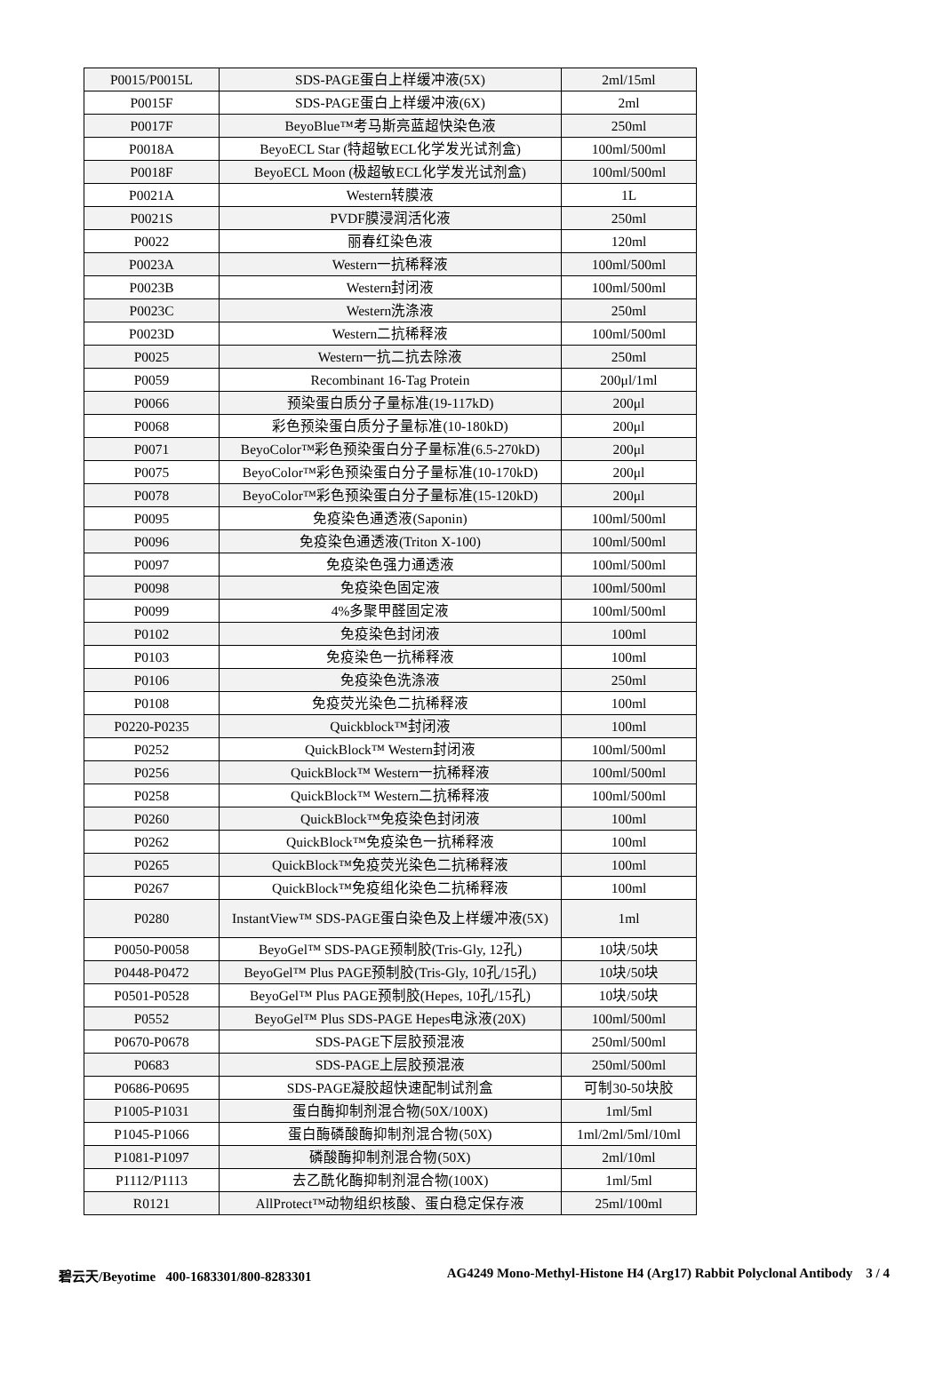| P0015/P0015L | SDS-PAGE蛋白上样缓冲液(5X) | 2ml/15ml |
| P0015F | SDS-PAGE蛋白上样缓冲液(6X) | 2ml |
| P0017F | BeyoBlue™考马斯亮蓝超快染色液 | 250ml |
| P0018A | BeyoECL Star (特超敏ECL化学发光试剂盒) | 100ml/500ml |
| P0018F | BeyoECL Moon (极超敏ECL化学发光试剂盒) | 100ml/500ml |
| P0021A | Western转膜液 | 1L |
| P0021S | PVDF膜浸润活化液 | 250ml |
| P0022 | 丽春红染色液 | 120ml |
| P0023A | Western一抗稀释液 | 100ml/500ml |
| P0023B | Western封闭液 | 100ml/500ml |
| P0023C | Western洗涤液 | 250ml |
| P0023D | Western二抗稀释液 | 100ml/500ml |
| P0025 | Western一抗二抗去除液 | 250ml |
| P0059 | Recombinant 16-Tag Protein | 200μl/1ml |
| P0066 | 预染蛋白质分子量标准(19-117kD) | 200μl |
| P0068 | 彩色预染蛋白质分子量标准(10-180kD) | 200μl |
| P0071 | BeyoColor™彩色预染蛋白分子量标准(6.5-270kD) | 200μl |
| P0075 | BeyoColor™彩色预染蛋白分子量标准(10-170kD) | 200μl |
| P0078 | BeyoColor™彩色预染蛋白分子量标准(15-120kD) | 200μl |
| P0095 | 免疫染色通透液(Saponin) | 100ml/500ml |
| P0096 | 免疫染色通透液(Triton X-100) | 100ml/500ml |
| P0097 | 免疫染色强力通透液 | 100ml/500ml |
| P0098 | 免疫染色固定液 | 100ml/500ml |
| P0099 | 4%多聚甲醛固定液 | 100ml/500ml |
| P0102 | 免疫染色封闭液 | 100ml |
| P0103 | 免疫染色一抗稀释液 | 100ml |
| P0106 | 免疫染色洗涤液 | 250ml |
| P0108 | 免疫荧光染色二抗稀释液 | 100ml |
| P0220-P0235 | Quickblock™封闭液 | 100ml |
| P0252 | QuickBlock™ Western封闭液 | 100ml/500ml |
| P0256 | QuickBlock™ Western一抗稀释液 | 100ml/500ml |
| P0258 | QuickBlock™ Western二抗稀释液 | 100ml/500ml |
| P0260 | QuickBlock™免疫染色封闭液 | 100ml |
| P0262 | QuickBlock™免疫染色一抗稀释液 | 100ml |
| P0265 | QuickBlock™免疫荧光染色二抗稀释液 | 100ml |
| P0267 | QuickBlock™免疫组化染色二抗稀释液 | 100ml |
| P0280 | InstantView™ SDS-PAGE蛋白染色及上样缓冲液(5X) | 1ml |
| P0050-P0058 | BeyoGel™ SDS-PAGE预制胶(Tris-Gly, 12孔) | 10块/50块 |
| P0448-P0472 | BeyoGel™ Plus PAGE预制胶(Tris-Gly, 10孔/15孔) | 10块/50块 |
| P0501-P0528 | BeyoGel™ Plus PAGE预制胶(Hepes, 10孔/15孔) | 10块/50块 |
| P0552 | BeyoGel™ Plus SDS-PAGE Hepes电泳液(20X) | 100ml/500ml |
| P0670-P0678 | SDS-PAGE下层胶预混液 | 250ml/500ml |
| P0683 | SDS-PAGE上层胶预混液 | 250ml/500ml |
| P0686-P0695 | SDS-PAGE凝胶超快速配制试剂盒 | 可制30-50块胶 |
| P1005-P1031 | 蛋白酶抑制剂混合物(50X/100X) | 1ml/5ml |
| P1045-P1066 | 蛋白酶磷酸酶抑制剂混合物(50X) | 1ml/2ml/5ml/10ml |
| P1081-P1097 | 磷酸酶抑制剂混合物(50X) | 2ml/10ml |
| P1112/P1113 | 去乙酰化酶抑制剂混合物(100X) | 1ml/5ml |
| R0121 | AllProtect™动物组织核酸、蛋白稳定保存液 | 25ml/100ml |
碧云天/Beyotime 400-1683301/800-8283301 AG4249 Mono-Methyl-Histone H4 (Arg17) Rabbit Polyclonal Antibody 3 / 4